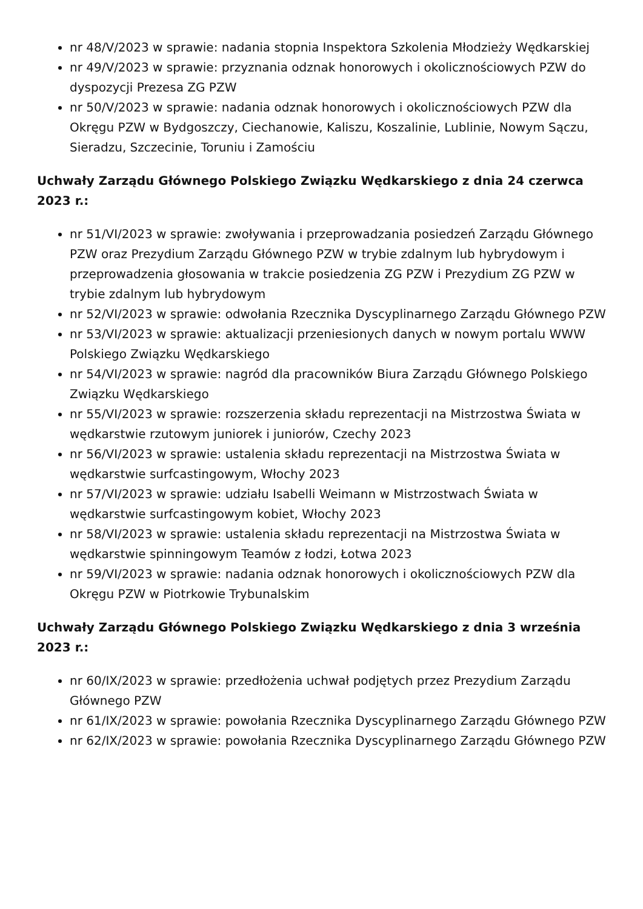nr 48/V/2023 w sprawie: nadania stopnia Inspektora Szkolenia Młodzieży Wędkarskiej
nr 49/V/2023 w sprawie: przyznania odznak honorowych i okolicznościowych PZW do dyspozycji Prezesa ZG PZW
nr 50/V/2023 w sprawie: nadania odznak honorowych i okolicznościowych PZW dla Okręgu PZW w Bydgoszczy, Ciechanowie, Kaliszu, Koszalinie, Lublinie, Nowym Sączu, Sieradzu, Szczecinie, Toruniu i Zamościu
Uchwały Zarządu Głównego Polskiego Związku Wędkarskiego z dnia 24 czerwca 2023 r.:
nr 51/VI/2023 w sprawie: zwoływania i przeprowadzania posiedzeń Zarządu Głównego PZW oraz Prezydium Zarządu Głównego PZW w trybie zdalnym lub hybrydowym i przeprowadzenia głosowania w trakcie posiedzenia ZG PZW i Prezydium ZG PZW w trybie zdalnym lub hybrydowym
nr 52/VI/2023 w sprawie: odwołania Rzecznika Dyscyplinarnego Zarządu Głównego PZW
nr 53/VI/2023 w sprawie: aktualizacji przeniesionych danych w nowym portalu WWW Polskiego Związku Wędkarskiego
nr 54/VI/2023 w sprawie: nagród dla pracowników Biura Zarządu Głównego Polskiego Związku Wędkarskiego
nr 55/VI/2023 w sprawie: rozszerzenia składu reprezentacji na Mistrzostwa Świata w wędkarstwie rzutowym juniorek i juniorów, Czechy 2023
nr 56/VI/2023 w sprawie: ustalenia składu reprezentacji na Mistrzostwa Świata w wędkarstwie surfcastingowym, Włochy 2023
nr 57/VI/2023 w sprawie: udziału Isabelli Weimann w Mistrzostwach Świata w wędkarstwie surfcastingowym kobiet, Włochy 2023
nr 58/VI/2023 w sprawie: ustalenia składu reprezentacji na Mistrzostwa Świata w wędkarstwie spinningowym Teamów z łodzi, Łotwa 2023
nr 59/VI/2023 w sprawie: nadania odznak honorowych i okolicznościowych PZW dla Okręgu PZW w Piotrkowie Trybunalskim
Uchwały Zarządu Głównego Polskiego Związku Wędkarskiego z dnia 3 września 2023 r.:
nr 60/IX/2023 w sprawie: przedłożenia uchwał podjętych przez Prezydium Zarządu Głównego PZW
nr 61/IX/2023 w sprawie: powołania Rzecznika Dyscyplinarnego Zarządu Głównego PZW
nr 62/IX/2023 w sprawie: powołania Rzecznika Dyscyplinarnego Zarządu Głównego PZW